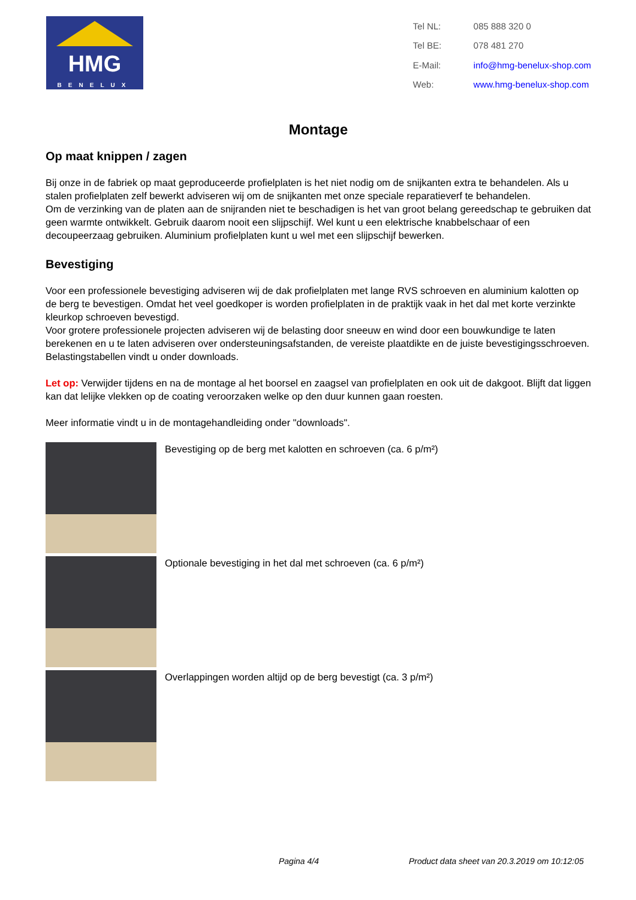HMG
BENELUX
| Tel NL: | 085 888 320 0 |
| Tel BE: | 078 481 270 |
| E-Mail: | info@hmg-benelux-shop.com |
| Web: | www.hmg-benelux-shop.com |
Montage
Op maat knippen / zagen
Bij onze in de fabriek op maat geproduceerde profielplaten is het niet nodig om de snijkanten extra te behandelen. Als u stalen profielplaten zelf bewerkt adviseren wij om de snijkanten met onze speciale reparatieverf te behandelen.
Om de verzinking van de platen aan de snijranden niet te beschadigen is het van groot belang gereedschap te gebruiken dat geen warmte ontwikkelt. Gebruik daarom nooit een slijpschijf. Wel kunt u een elektrische knabbelschaar of een decoupeerzaag gebruiken. Aluminium profielplaten kunt u wel met een slijpschijf bewerken.
Bevestiging
Voor een professionele bevestiging adviseren wij de dak profielplaten met lange RVS schroeven en aluminium kalotten op de berg te bevestigen. Omdat het veel goedkoper is worden profielplaten in de praktijk vaak in het dal met korte verzinkte kleurkop schroeven bevestigd.
Voor grotere professionele projecten adviseren wij de belasting door sneeuw en wind door een bouwkundige te laten berekenen en u te laten adviseren over ondersteuningsafstanden, de vereiste plaatdikte en de juiste bevestigingsschroeven. Belastingstabellen vindt u onder downloads.
Let op: Verwijder tijdens en na de montage al het boorsel en zaagsel van profielplaten en ook uit de dakgoot. Blijft dat liggen kan dat lelijke vlekken op de coating veroorzaken welke op den duur kunnen gaan roesten.
Meer informatie vindt u in de montagehandleiding onder "downloads".
Bevestiging op de berg met kalotten en schroeven (ca. 6 p/m²)
Optionale bevestiging in het dal met schroeven (ca. 6 p/m²)
Overlappingen worden altijd op de berg bevestigt (ca. 3 p/m²)
Pagina 4/4 Product data sheet van 20.3.2019 om 10:12:05